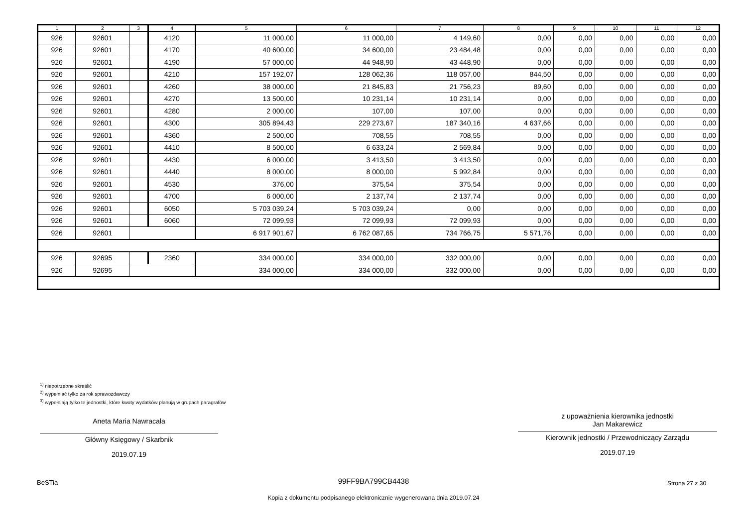| 1 | 2 | 3 | 4 | 5 | 6 | 7 | 8 | 9 | 10 | 11 | 12 |
| --- | --- | --- | --- | --- | --- | --- | --- | --- | --- | --- | --- |
| 926 | 92601 | | 4120 | 11 000,00 | 11 000,00 | 4 149,60 | 0,00 | 0,00 | 0,00 | 0,00 | 0,00 |
| 926 | 92601 | | 4170 | 40 600,00 | 34 600,00 | 23 484,48 | 0,00 | 0,00 | 0,00 | 0,00 | 0,00 |
| 926 | 92601 | | 4190 | 57 000,00 | 44 948,90 | 43 448,90 | 0,00 | 0,00 | 0,00 | 0,00 | 0,00 |
| 926 | 92601 | | 4210 | 157 192,07 | 128 062,36 | 118 057,00 | 844,50 | 0,00 | 0,00 | 0,00 | 0,00 |
| 926 | 92601 | | 4260 | 38 000,00 | 21 845,83 | 21 756,23 | 89,60 | 0,00 | 0,00 | 0,00 | 0,00 |
| 926 | 92601 | | 4270 | 13 500,00 | 10 231,14 | 10 231,14 | 0,00 | 0,00 | 0,00 | 0,00 | 0,00 |
| 926 | 92601 | | 4280 | 2 000,00 | 107,00 | 107,00 | 0,00 | 0,00 | 0,00 | 0,00 | 0,00 |
| 926 | 92601 | | 4300 | 305 894,43 | 229 273,67 | 187 340,16 | 4 637,66 | 0,00 | 0,00 | 0,00 | 0,00 |
| 926 | 92601 | | 4360 | 2 500,00 | 708,55 | 708,55 | 0,00 | 0,00 | 0,00 | 0,00 | 0,00 |
| 926 | 92601 | | 4410 | 8 500,00 | 6 633,24 | 2 569,84 | 0,00 | 0,00 | 0,00 | 0,00 | 0,00 |
| 926 | 92601 | | 4430 | 6 000,00 | 3 413,50 | 3 413,50 | 0,00 | 0,00 | 0,00 | 0,00 | 0,00 |
| 926 | 92601 | | 4440 | 8 000,00 | 8 000,00 | 5 992,84 | 0,00 | 0,00 | 0,00 | 0,00 | 0,00 |
| 926 | 92601 | | 4530 | 376,00 | 375,54 | 375,54 | 0,00 | 0,00 | 0,00 | 0,00 | 0,00 |
| 926 | 92601 | | 4700 | 6 000,00 | 2 137,74 | 2 137,74 | 0,00 | 0,00 | 0,00 | 0,00 | 0,00 |
| 926 | 92601 | | 6050 | 5 703 039,24 | 5 703 039,24 | 0,00 | 0,00 | 0,00 | 0,00 | 0,00 | 0,00 |
| 926 | 92601 | | 6060 | 72 099,93 | 72 099,93 | 72 099,93 | 0,00 | 0,00 | 0,00 | 0,00 | 0,00 |
| 926 | 92601 | | | 6 917 901,67 | 6 762 087,65 | 734 766,75 | 5 571,76 | 0,00 | 0,00 | 0,00 | 0,00 |
| 926 | 92695 | | 2360 | 334 000,00 | 334 000,00 | 332 000,00 | 0,00 | 0,00 | 0,00 | 0,00 | 0,00 |
| 926 | 92695 | | | 334 000,00 | 334 000,00 | 332 000,00 | 0,00 | 0,00 | 0,00 | 0,00 | 0,00 |
<sup>1)</sup> niepotrzebne skreślić
<sup>2)</sup> wypełniać tylko za rok sprawozdawczy
<sup>3)</sup> wypełniają tylko te jednostki, które kwoty wydatków planują w grupach paragrafów
Aneta Maria Nawracała
Główny Księgowy / Skarbnik
2019.07.19
z upoważnienia kierownika jednostki
Jan Makarewicz
Kierownik jednostki / Przewodniczący Zarządu
2019.07.19
BeSTia 99FF9BA799CB4438 Strona 27 z 30
Kopia z dokumentu podpisanego elektronicznie wygenerowana dnia 2019.07.24